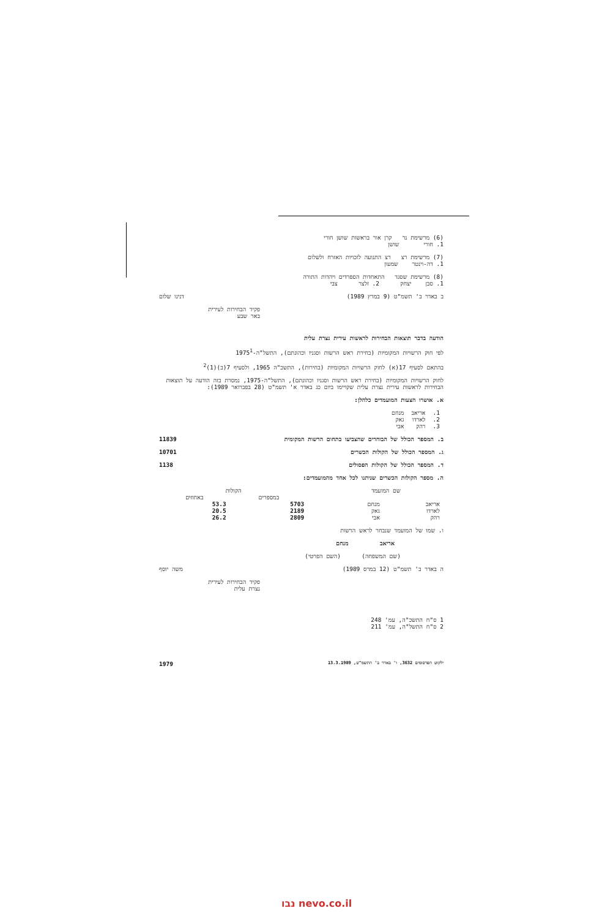(6) מרשימת נר קרן אור בראשות שושן חורי
1. חורי שושן
(7) מרשימת רצ רצ התנועה לזכויות האזרח ולשלום
1. דה-וינטר שמעון
(8) מרשימת שסגד התאחדות הספרדים ויהדות התורה
1. סבן יצחק 2. זלצר צבי
ב באדר ב' תשמ"ט (9 במרץ 1989) דנינו שלום
פקיד הבחירות לעירית
באר שבע
הודעה בדבר תוצאות הבחירות לראשות עירית נצרת עלית
לפי חוק הרשויות המקומיות (בחירת ראש הרשות וסגניו וכהונתם), התשל"ה-1975<sup>1</sup>
בהתאם לסעיף 17(א) לחוק הרשויות המקומיות (בחירות), התשכ"ה 1965, ולסעיף 7(ב)(1)<sup>2</sup>
לחוק הרשויות המקומיות (בחירת ראש הרשות וסגניו וכהונתם), התשל"ה-1975, נמסרת בזה הודעה על תוצאות הבחירות לראשות עירית נצרת עלית שקויימו ביום כג באדר א' תשמ"ט (28 בפברואר 1989):
א. אושרו הצעות המועמדים כלהלן:
| 1. | אריאב | מנחם |
| 2. | לארדו | גאק |
| 3. | רהק | אבי |
ב. המספר הכולל של הבוחרים שהצביעו בתחום הרשות המקומית 11839
ג. המספר הכולל של הקולות הכשרים 10701
ד. המספר הכולל של הקולות הפסולים 1138
ה. מספר הקולות הכשרים שניתנו לכל אחד מהמועמדים:
| שם המועמד | | | הקולות | |
| --- | --- | --- | --- | --- |
| | | | במספרים | באחוזים |
| אריאב | מנחם | | 5703 | 53.3 |
| לארדו | גאק | | 2189 | 20.5 |
| רהק | אבי | | 2809 | 26.2 |
ו. שמו של המועמד שנבחר לראש הרשות
אריאב מנחם
(שם המשפחה) (השם הפרטי)
ה באדר ב' תשמ"ט (12 במרס 1989) משה יוסף
פקיד הבחירות לעירית
נצרת עלית
1 ס"ח התשכ"ה, עמ' 248
2 ס"ח התשל"ה, עמ' 211
ילקוט הפרסומים 3632, ו' באדר ב' התשמ"ט, 13.3.1989 1979
נבו nevo.co.il